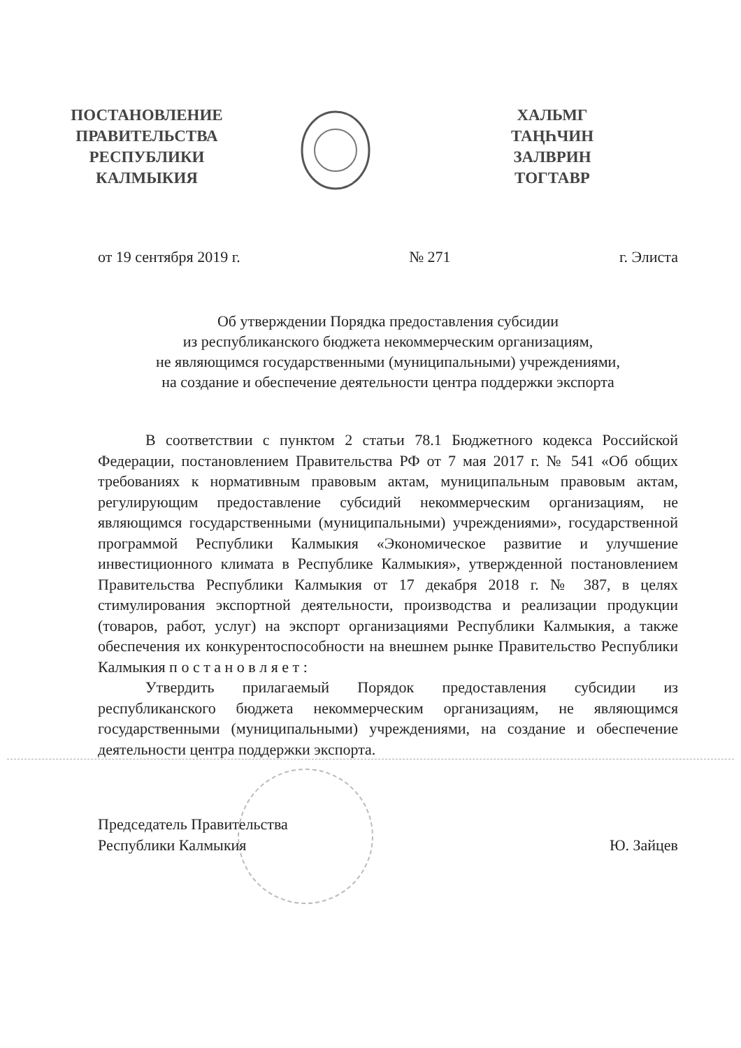ПОСТАНОВЛЕНИЕ
ПРАВИТЕЛЬСТВА
РЕСПУБЛИКИ
КАЛМЫКИЯ
ХАЛЬМГ
ТАҢҺЧИН
ЗАЛВРИН
ТОГТАВР
от 19 сентября 2019 г. № 271 г. Элиста
Об утверждении Порядка предоставления субсидии
из республиканского бюджета некоммерческим организациям,
не являющимся государственными (муниципальными) учреждениями,
на создание и обеспечение деятельности центра поддержки экспорта
В соответствии с пунктом 2 статьи 78.1 Бюджетного кодекса Российской Федерации, постановлением Правительства РФ от 7 мая 2017 г. № 541 «Об общих требованиях к нормативным правовым актам, муниципальным правовым актам, регулирующим предоставление субсидий некоммерческим организациям, не являющимся государственными (муниципальными) учреждениями», государственной программой Республики Калмыкия «Экономическое развитие и улучшение инвестиционного климата в Республике Калмыкия», утвержденной постановлением Правительства Республики Калмыкия от 17 декабря 2018 г. № 387, в целях стимулирования экспортной деятельности, производства и реализации продукции (товаров, работ, услуг) на экспорт организациями Республики Калмыкия, а также обеспечения их конкурентоспособности на внешнем рынке Правительство Республики Калмыкия п о с т а н о в л я е т :
Утвердить прилагаемый Порядок предоставления субсидии из республиканского бюджета некоммерческим организациям, не являющимся государственными (муниципальными) учреждениями, на создание и обеспечение деятельности центра поддержки экспорта.
Председатель Правительства
Республики Калмыкия Ю. Зайцев